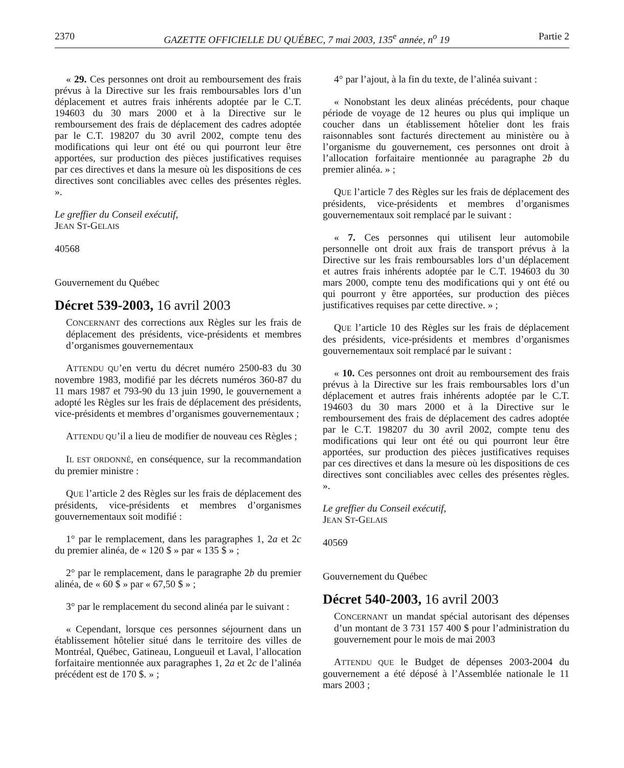2370 GAZETTE OFFICIELLE DU QUÉBEC, 7 mai 2003, 135<sup>e</sup> année, n<sup>o</sup> 19 Partie 2
« 29. Ces personnes ont droit au remboursement des frais prévus à la Directive sur les frais remboursables lors d’un déplacement et autres frais inhérents adoptée par le C.T. 194603 du 30 mars 2000 et à la Directive sur le remboursement des frais de déplacement des cadres adoptée par le C.T. 198207 du 30 avril 2002, compte tenu des modifications qui leur ont été ou qui pourront leur être apportées, sur production des pièces justificatives requises par ces directives et dans la mesure où les dispositions de ces directives sont conciliables avec celles des présentes règles. ».
Le greffier du Conseil exécutif,
JEAN ST-GELAIS
40568
Gouvernement du Québec
Décret 539-2003, 16 avril 2003
CONCERNANT des corrections aux Règles sur les frais de déplacement des présidents, vice-présidents et membres d’organismes gouvernementaux
ATTENDU QU’en vertu du décret numéro 2500-83 du 30 novembre 1983, modifié par les décrets numéros 360-87 du 11 mars 1987 et 793-90 du 13 juin 1990, le gouvernement a adopté les Règles sur les frais de déplacement des présidents, vice-présidents et membres d’organismes gouvernementaux ;
ATTENDU QU’il a lieu de modifier de nouveau ces Règles ;
IL EST ORDONNÉ, en conséquence, sur la recommandation du premier ministre :
QUE l’article 2 des Règles sur les frais de déplacement des présidents, vice-présidents et membres d’organismes gouvernementaux soit modifié :
1° par le remplacement, dans les paragraphes 1, 2a et 2c du premier alinéa, de « 120 $ » par « 135 $ » ;
2° par le remplacement, dans le paragraphe 2b du premier alinéa, de « 60 $ » par « 67,50 $ » ;
3° par le remplacement du second alinéa par le suivant :
« Cependant, lorsque ces personnes séjournent dans un établissement hôtelier situé dans le territoire des villes de Montréal, Québec, Gatineau, Longueuil et Laval, l’allocation forfaitaire mentionnée aux paragraphes 1, 2a et 2c de l’alinéa précédent est de 170 $. » ;
4° par l’ajout, à la fin du texte, de l’alinéa suivant :
« Nonobstant les deux alinéas précédents, pour chaque période de voyage de 12 heures ou plus qui implique un coucher dans un établissement hôtelier dont les frais raisonnables sont facturés directement au ministère ou à l’organisme du gouvernement, ces personnes ont droit à l’allocation forfaitaire mentionnée au paragraphe 2b du premier alinéa. » ;
QUE l’article 7 des Règles sur les frais de déplacement des présidents, vice-présidents et membres d’organismes gouvernementaux soit remplacé par le suivant :
« 7. Ces personnes qui utilisent leur automobile personnelle ont droit aux frais de transport prévus à la Directive sur les frais remboursables lors d’un déplacement et autres frais inhérents adoptée par le C.T. 194603 du 30 mars 2000, compte tenu des modifications qui y ont été ou qui pourront y être apportées, sur production des pièces justificatives requises par cette directive. » ;
QUE l’article 10 des Règles sur les frais de déplacement des présidents, vice-présidents et membres d’organismes gouvernementaux soit remplacé par le suivant :
« 10. Ces personnes ont droit au remboursement des frais prévus à la Directive sur les frais remboursables lors d’un déplacement et autres frais inhérents adoptée par le C.T. 194603 du 30 mars 2000 et à la Directive sur le remboursement des frais de déplacement des cadres adoptée par le C.T. 198207 du 30 avril 2002, compte tenu des modifications qui leur ont été ou qui pourront leur être apportées, sur production des pièces justificatives requises par ces directives et dans la mesure où les dispositions de ces directives sont conciliables avec celles des présentes règles. ».
Le greffier du Conseil exécutif,
JEAN ST-GELAIS
40569
Gouvernement du Québec
Décret 540-2003, 16 avril 2003
CONCERNANT un mandat spécial autorisant des dépenses d’un montant de 3 731 157 400 $ pour l’administration du gouvernement pour le mois de mai 2003
ATTENDU QUE le Budget de dépenses 2003-2004 du gouvernement a été déposé à l’Assemblée nationale le 11 mars 2003 ;